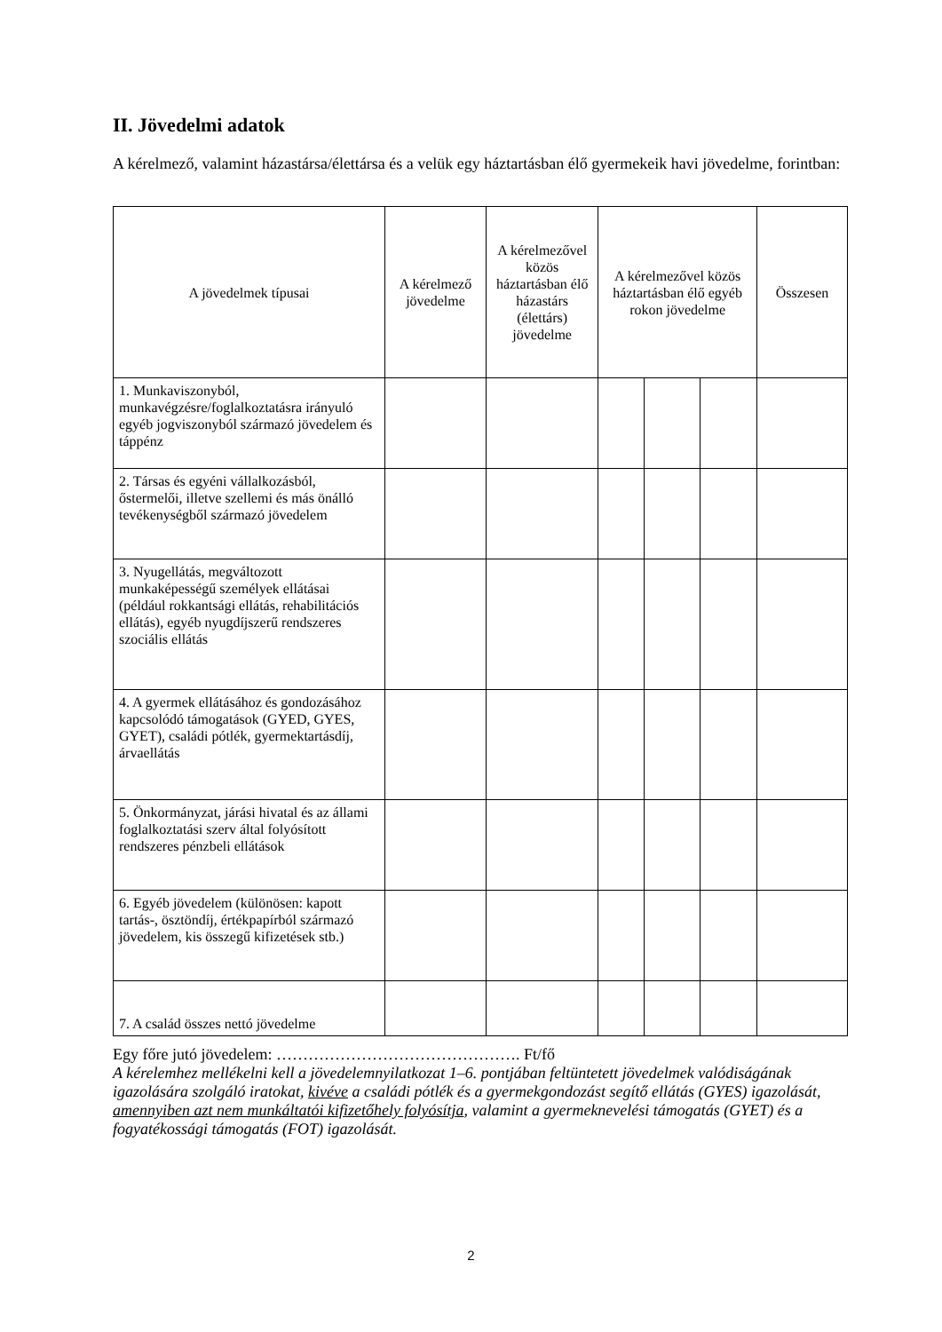II. Jövedelmi adatok
A kérelmező, valamint házastársa/élettársa és a velük egy háztartásban élő gyermekeik havi jövedelme, forintban:
| A jövedelmek típusai | A kérelmező jövedelme | A kérelmezővel közös háztartásban élő házastárs (élettárs) jövedelme | A kérelmezővel közös háztartásban élő egyéb rokon jövedelme | | | Összesen |
| --- | --- | --- | --- | --- | --- | --- |
| 1. Munkaviszonyból, munkavégzésre/foglalkoztatásra irányuló egyéb jogviszonyból származó jövedelem és táppénz | | | | | | |
| 2. Társas és egyéni vállalkozásból, őstermelői, illetve szellemi és más önálló tevékenységből származó jövedelem | | | | | | |
| 3. Nyugellátás, megváltozott munkaképességű személyek ellátásai (például rokkantsági ellátás, rehabilitációs ellátás), egyéb nyugdíjszerű rendszeres szociális ellátás | | | | | | |
| 4. A gyermek ellátásához és gondozásához kapcsolódó támogatások (GYED, GYES, GYET), családi pótlék, gyermektartásdíj, árvaellátás | | | | | | |
| 5. Önkormányzat, járási hivatal és az állami foglalkoztatási szerv által folyósított rendszeres pénzbeli ellátások | | | | | | |
| 6. Egyéb jövedelem (különösen: kapott tartás-, ösztöndíj, értékpapírból származó jövedelem, kis összegű kifizetések stb.) | | | | | | |
| 7. A család összes nettó jövedelme | | | | | | |
Egy főre jutó jövedelem: ………………………………………. Ft/fő
A kérelemhez mellékelni kell a jövedelemnyilatkozat 1–6. pontjában feltüntetett jövedelmek valódiságának igazolására szolgáló iratokat, kivéve a családi pótlék és a gyermekgondozást segítő ellátás (GYES) igazolását, amennyiben azt nem munkáltatói kifizetőhely folyósítja, valamint a gyermeknevelési támogatás (GYET) és a fogyatékossági támogatás (FOT) igazolását.
2